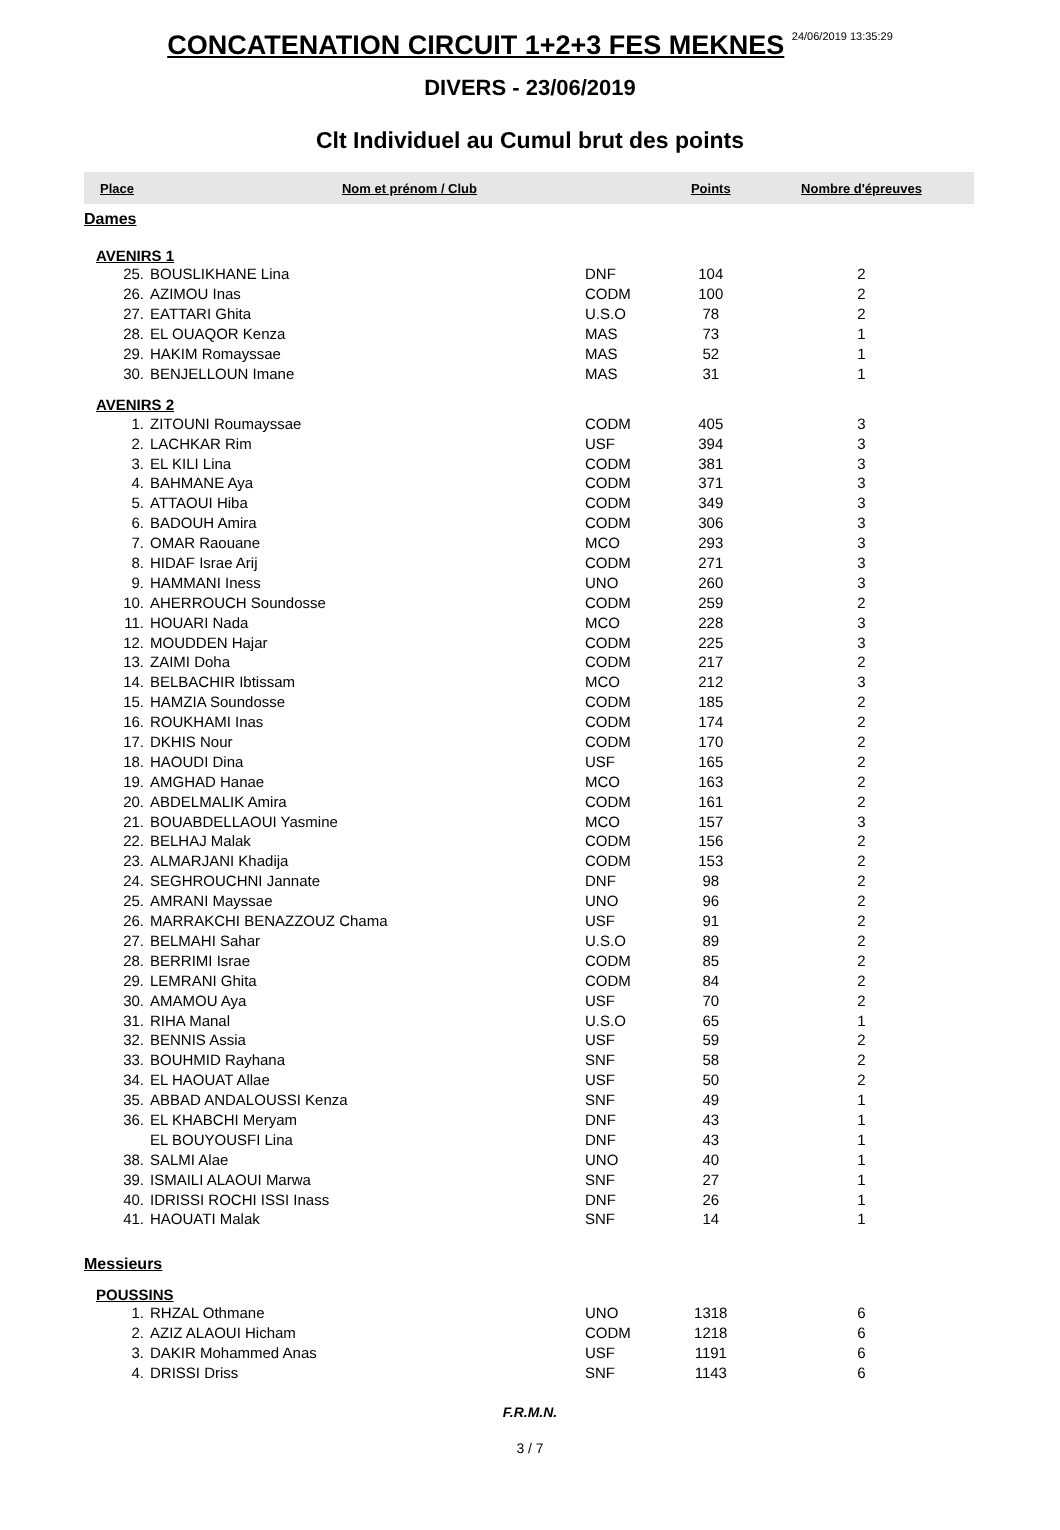CONCATENATION CIRCUIT 1+2+3 FES MEKNES 24/06/2019 13:35:29
DIVERS - 23/06/2019
Clt Individuel au Cumul brut des points
| Place | Nom et prénom / Club | | | Points | Nombre d'épreuves |
| --- | --- | --- | --- | --- | --- |
| Dames | | | | | |
| AVENIRS 1 | | | | | |
| 25. | BOUSLIKHANE Lina | DNF | | 104 | 2 |
| 26. | AZIMOU Inas | CODM | | 100 | 2 |
| 27. | EATTARI Ghita | U.S.O | | 78 | 2 |
| 28. | EL OUAQOR Kenza | MAS | | 73 | 1 |
| 29. | HAKIM Romayssae | MAS | | 52 | 1 |
| 30. | BENJELLOUN Imane | MAS | | 31 | 1 |
| AVENIRS 2 | | | | | |
| 1. | ZITOUNI Roumayssae | CODM | | 405 | 3 |
| 2. | LACHKAR Rim | USF | | 394 | 3 |
| 3. | EL KILI Lina | CODM | | 381 | 3 |
| 4. | BAHMANE Aya | CODM | | 371 | 3 |
| 5. | ATTAOUI Hiba | CODM | | 349 | 3 |
| 6. | BADOUH Amira | CODM | | 306 | 3 |
| 7. | OMAR Raouane | MCO | | 293 | 3 |
| 8. | HIDAF Israe Arij | CODM | | 271 | 3 |
| 9. | HAMMANI Iness | UNO | | 260 | 3 |
| 10. | AHERROUCH Soundosse | CODM | | 259 | 2 |
| 11. | HOUARI Nada | MCO | | 228 | 3 |
| 12. | MOUDDEN Hajar | CODM | | 225 | 3 |
| 13. | ZAIMI Doha | CODM | | 217 | 2 |
| 14. | BELBACHIR Ibtissam | MCO | | 212 | 3 |
| 15. | HAMZIA Soundosse | CODM | | 185 | 2 |
| 16. | ROUKHAMI Inas | CODM | | 174 | 2 |
| 17. | DKHIS Nour | CODM | | 170 | 2 |
| 18. | HAOUDI Dina | USF | | 165 | 2 |
| 19. | AMGHAD Hanae | MCO | | 163 | 2 |
| 20. | ABDELMALIK Amira | CODM | | 161 | 2 |
| 21. | BOUABDELLAOUI Yasmine | MCO | | 157 | 3 |
| 22. | BELHAJ Malak | CODM | | 156 | 2 |
| 23. | ALMARJANI Khadija | CODM | | 153 | 2 |
| 24. | SEGHROUCHNI Jannate | DNF | | 98 | 2 |
| 25. | AMRANI Mayssae | UNO | | 96 | 2 |
| 26. | MARRAKCHI BENAZZOUZ Chama | USF | | 91 | 2 |
| 27. | BELMAHI Sahar | U.S.O | | 89 | 2 |
| 28. | BERRIMI Israe | CODM | | 85 | 2 |
| 29. | LEMRANI Ghita | CODM | | 84 | 2 |
| 30. | AMAMOU Aya | USF | | 70 | 2 |
| 31. | RIHA Manal | U.S.O | | 65 | 1 |
| 32. | BENNIS Assia | USF | | 59 | 2 |
| 33. | BOUHMID Rayhana | SNF | | 58 | 2 |
| 34. | EL HAOUAT Allae | USF | | 50 | 2 |
| 35. | ABBAD ANDALOUSSI Kenza | SNF | | 49 | 1 |
| 36. | EL KHABCHI Meryam | DNF | | 43 | 1 |
| | EL BOUYOUSFI Lina | DNF | | 43 | 1 |
| 38. | SALMI Alae | UNO | | 40 | 1 |
| 39. | ISMAILI ALAOUI Marwa | SNF | | 27 | 1 |
| 40. | IDRISSI ROCHI ISSI Inass | DNF | | 26 | 1 |
| 41. | HAOUATI Malak | SNF | | 14 | 1 |
| Messieurs | | | | | |
| POUSSINS | | | | | |
| 1. | RHZAL Othmane | UNO | | 1318 | 6 |
| 2. | AZIZ ALAOUI Hicham | CODM | | 1218 | 6 |
| 3. | DAKIR Mohammed Anas | USF | | 1191 | 6 |
| 4. | DRISSI Driss | SNF | | 1143 | 6 |
F.R.M.N.
3 / 7